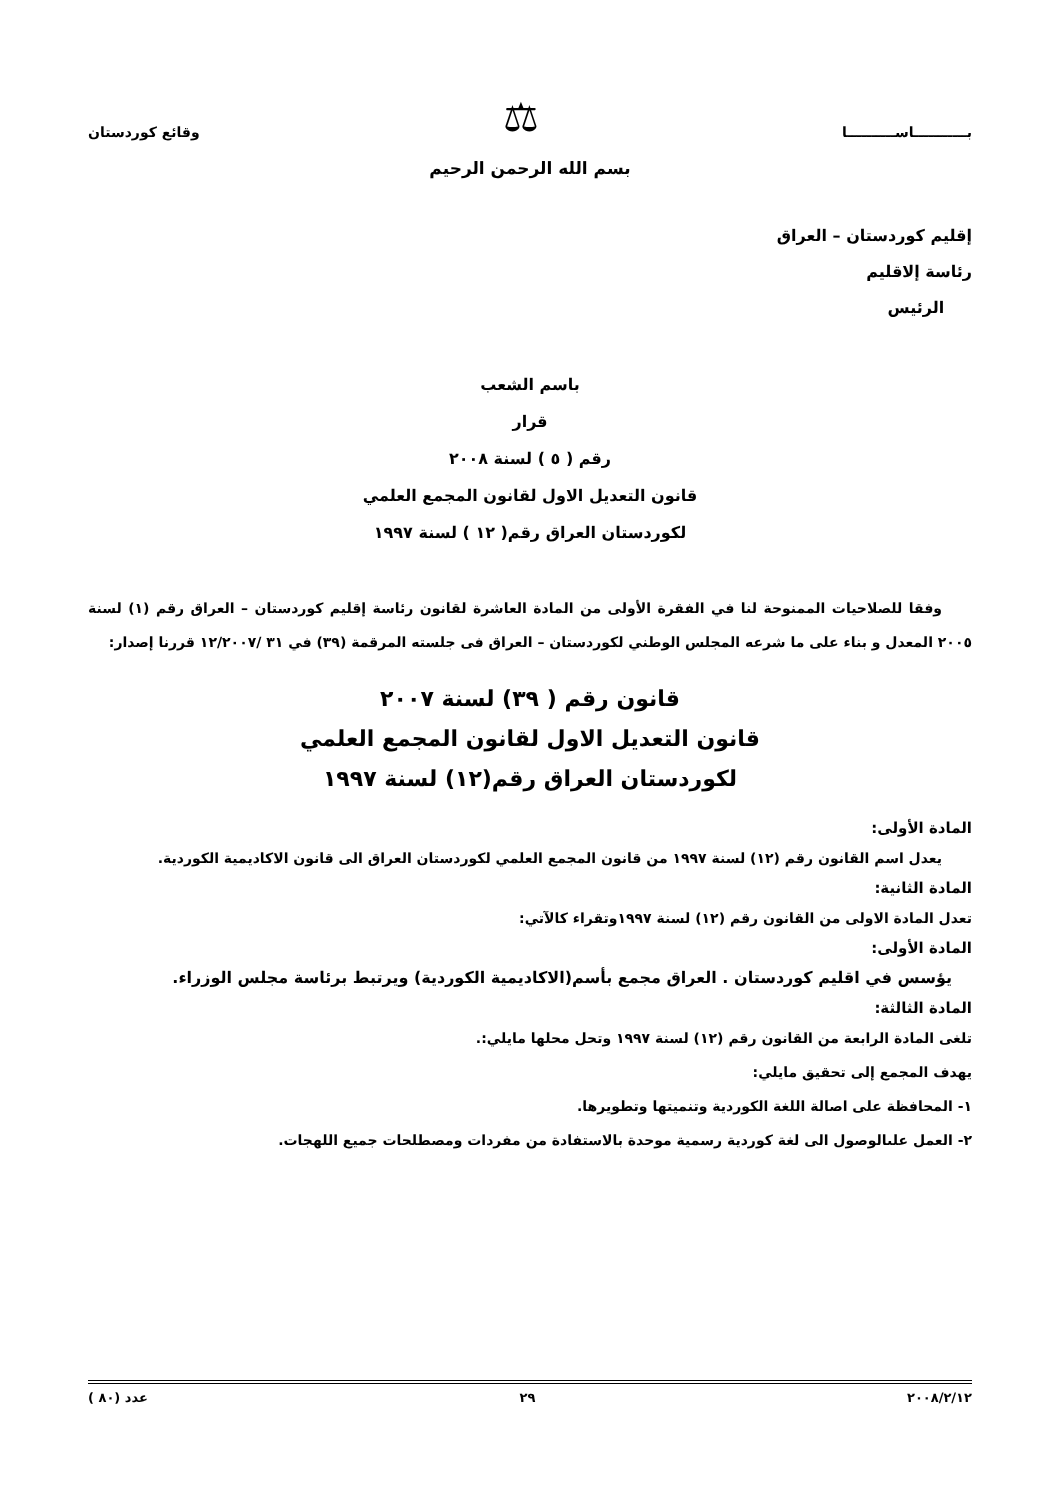بـــــــــــاســــــــــا ⚖ وقائع كوردستان
بسم الله الرحمن الرحيم
إقليم كوردستان – العراق
رئاسة إلاقليم
الرئيس
باسم الشعب
قرار
رقم ( ٥ ) لسنة ٢٠٠٨
قانون التعديل الاول لقانون المجمع العلمي
لكوردستان العراق رقم( ١٢ ) لسنة ١٩٩٧
وفقا للصلاحيات الممنوحة لنا في الفقرة الأولى من المادة العاشرة لقانون رئاسة إقليم كوردستان – العراق رقم (١) لسنة ٢٠٠٥ المعدل و بناء على ما شرعه المجلس الوطني لكوردستان – العراق فى جلسته المرقمة (٣٩) في ٣١ /١٢/٢٠٠٧ قررنا إصدار:
قانون رقم ( ٣٩) لسنة ٢٠٠٧
قانون التعديل الاول لقانون المجمع العلمي
لكوردستان العراق رقم(١٢) لسنة ١٩٩٧
المادة الأولى:
يعدل اسم القانون رقم (١٢) لسنة ١٩٩٧ من قانون المجمع العلمي لكوردستان العراق الى قانون الاكاديمية الكوردية.
المادة الثانية:
تعدل المادة الاولى من القانون رقم (١٢) لسنة ١٩٩٧وتقراء كالآتي:
المادة الأولى:
يؤسس في اقليم كوردستان . العراق مجمع بأسم(الاكاديمية الكوردية) ويرتبط برئاسة مجلس الوزراء.
المادة الثالثة:
تلغى المادة الرابعة من القانون رقم (١٢) لسنة ١٩٩٧ وتحل محلها مايلي:.
يهدف المجمع إلى تحقيق مايلي:
١- المحافظة على اصالة اللغة الكوردية وتنميتها وتطويرها.
٢- العمل علىالوصول الى لغة كوردية رسمية موحدة بالاستفادة من مفردات ومصطلحات جميع اللهجات.
٢٠٠٨/٢/١٢ ٢٩ عدد (٨٠ )